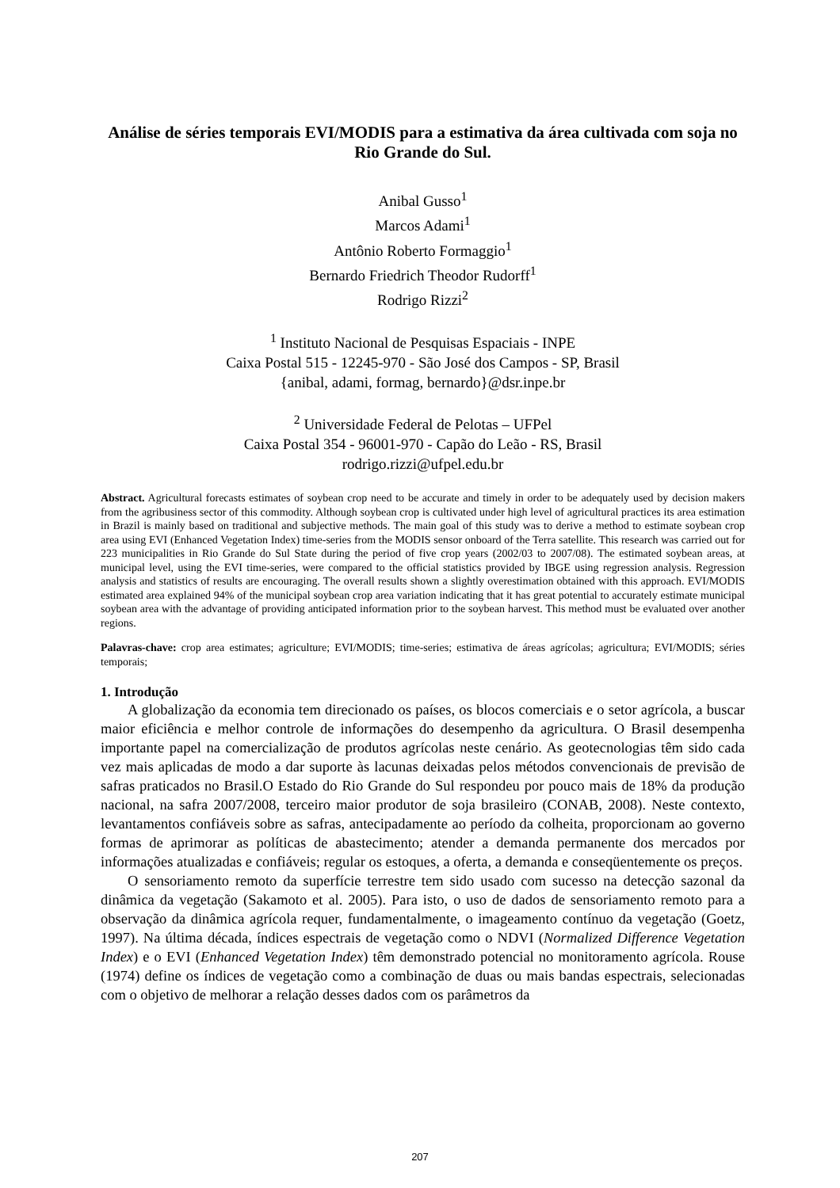Análise de séries temporais EVI/MODIS para a estimativa da área cultivada com soja no Rio Grande do Sul.
Anibal Gusso<sup>1</sup>
Marcos Adami<sup>1</sup>
Antônio Roberto Formaggio<sup>1</sup>
Bernardo Friedrich Theodor Rudorff<sup>1</sup>
Rodrigo Rizzi<sup>2</sup>
<sup>1</sup> Instituto Nacional de Pesquisas Espaciais - INPE
Caixa Postal 515 - 12245-970 - São José dos Campos - SP, Brasil
{anibal, adami, formag, bernardo}@dsr.inpe.br
<sup>2</sup> Universidade Federal de Pelotas – UFPel
Caixa Postal 354 - 96001-970 - Capão do Leão - RS, Brasil
rodrigo.rizzi@ufpel.edu.br
Abstract. Agricultural forecasts estimates of soybean crop need to be accurate and timely in order to be adequately used by decision makers from the agribusiness sector of this commodity. Although soybean crop is cultivated under high level of agricultural practices its area estimation in Brazil is mainly based on traditional and subjective methods. The main goal of this study was to derive a method to estimate soybean crop area using EVI (Enhanced Vegetation Index) time-series from the MODIS sensor onboard of the Terra satellite. This research was carried out for 223 municipalities in Rio Grande do Sul State during the period of five crop years (2002/03 to 2007/08). The estimated soybean areas, at municipal level, using the EVI time-series, were compared to the official statistics provided by IBGE using regression analysis. Regression analysis and statistics of results are encouraging. The overall results shown a slightly overestimation obtained with this approach. EVI/MODIS estimated area explained 94% of the municipal soybean crop area variation indicating that it has great potential to accurately estimate municipal soybean area with the advantage of providing anticipated information prior to the soybean harvest. This method must be evaluated over another regions.
Palavras-chave: crop area estimates; agriculture; EVI/MODIS; time-series; estimativa de áreas agrícolas; agricultura; EVI/MODIS; séries temporais;
1. Introdução
A globalização da economia tem direcionado os países, os blocos comerciais e o setor agrícola, a buscar maior eficiência e melhor controle de informações do desempenho da agricultura. O Brasil desempenha importante papel na comercialização de produtos agrícolas neste cenário. As geotecnologias têm sido cada vez mais aplicadas de modo a dar suporte às lacunas deixadas pelos métodos convencionais de previsão de safras praticados no Brasil.O Estado do Rio Grande do Sul respondeu por pouco mais de 18% da produção nacional, na safra 2007/2008, terceiro maior produtor de soja brasileiro (CONAB, 2008). Neste contexto, levantamentos confiáveis sobre as safras, antecipadamente ao período da colheita, proporcionam ao governo formas de aprimorar as políticas de abastecimento; atender a demanda permanente dos mercados por informações atualizadas e confiáveis; regular os estoques, a oferta, a demanda e conseqüentemente os preços.
O sensoriamento remoto da superfície terrestre tem sido usado com sucesso na detecção sazonal da dinâmica da vegetação (Sakamoto et al. 2005). Para isto, o uso de dados de sensoriamento remoto para a observação da dinâmica agrícola requer, fundamentalmente, o imageamento contínuo da vegetação (Goetz, 1997). Na última década, índices espectrais de vegetação como o NDVI (Normalized Difference Vegetation Index) e o EVI (Enhanced Vegetation Index) têm demonstrado potencial no monitoramento agrícola. Rouse (1974) define os índices de vegetação como a combinação de duas ou mais bandas espectrais, selecionadas com o objetivo de melhorar a relação desses dados com os parâmetros da
207